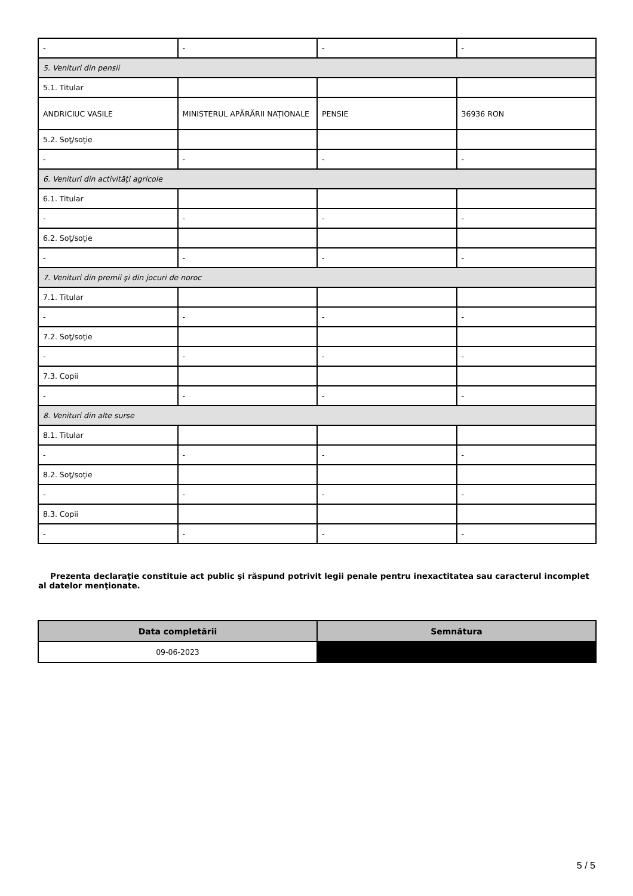| - | - | - | - |
| 5. Venituri din pensii | | | |
| 5.1. Titular | | | |
| ANDRICIUC VASILE | MINISTERUL APĂRĂRII NAȚIONALE | PENSIE | 36936 RON |
| 5.2. Soţ/soţie | | | |
| - | - | - | - |
| 6. Venituri din activităţi agricole | | | |
| 6.1. Titular | | | |
| - | - | - | - |
| 6.2. Soţ/soţie | | | |
| - | - | - | - |
| 7. Venituri din premii şi din jocuri de noroc | | | |
| 7.1. Titular | | | |
| - | - | - | - |
| 7.2. Soţ/soţie | | | |
| - | - | - | - |
| 7.3. Copii | | | |
| - | - | - | - |
| 8. Venituri din alte surse | | | |
| 8.1. Titular | | | |
| - | - | - | - |
| 8.2. Soţ/soţie | | | |
| - | - | - | - |
| 8.3. Copii | | | |
| - | - | - | - |
Prezenta declaraţie constituie act public şi răspund potrivit legii penale pentru inexactitatea sau caracterul incomplet al datelor menţionate.
| Data completării | Semnătura |
| --- | --- |
| 09-06-2023 | |
5 / 5